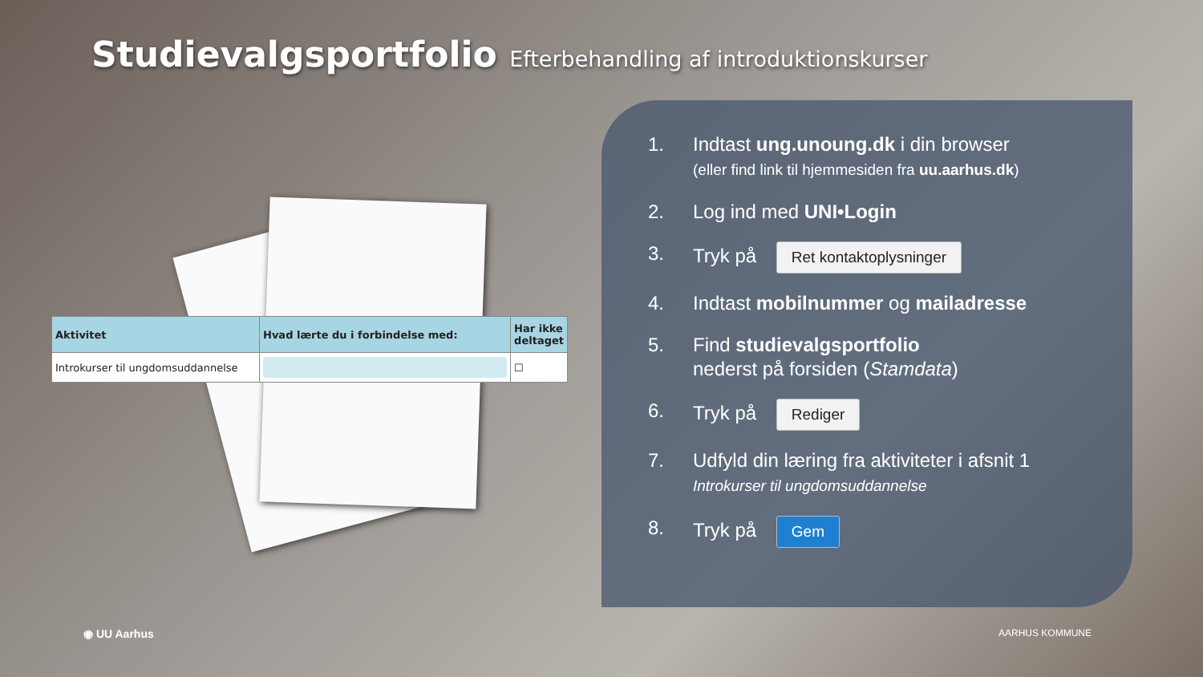Studievalgsportfolio Efterbehandling af introduktionskurser
| Aktivitet | Hvad lærte du i forbindelse med: | Har ikke deltaget |
| --- | --- | --- |
| Introkurser til ungdomsuddannelse | | ☐ |
1. Indtast ung.unoung.dk i din browser
(eller find link til hjemmesiden fra uu.aarhus.dk)
2. Log ind med UNI•Login
3. Tryk på Ret kontaktoplysninger
4. Indtast mobilnummer og mailadresse
5. Find studievalgsportfolio
nederst på forsiden (Stamdata)
6. Tryk på Rediger
7. Udfyld din læring fra aktiviteter i afsnit 1
Introkurser til ungdomsuddannelse
8. Tryk på Gem
◉ UU Aarhus AARHUS KOMMUNE